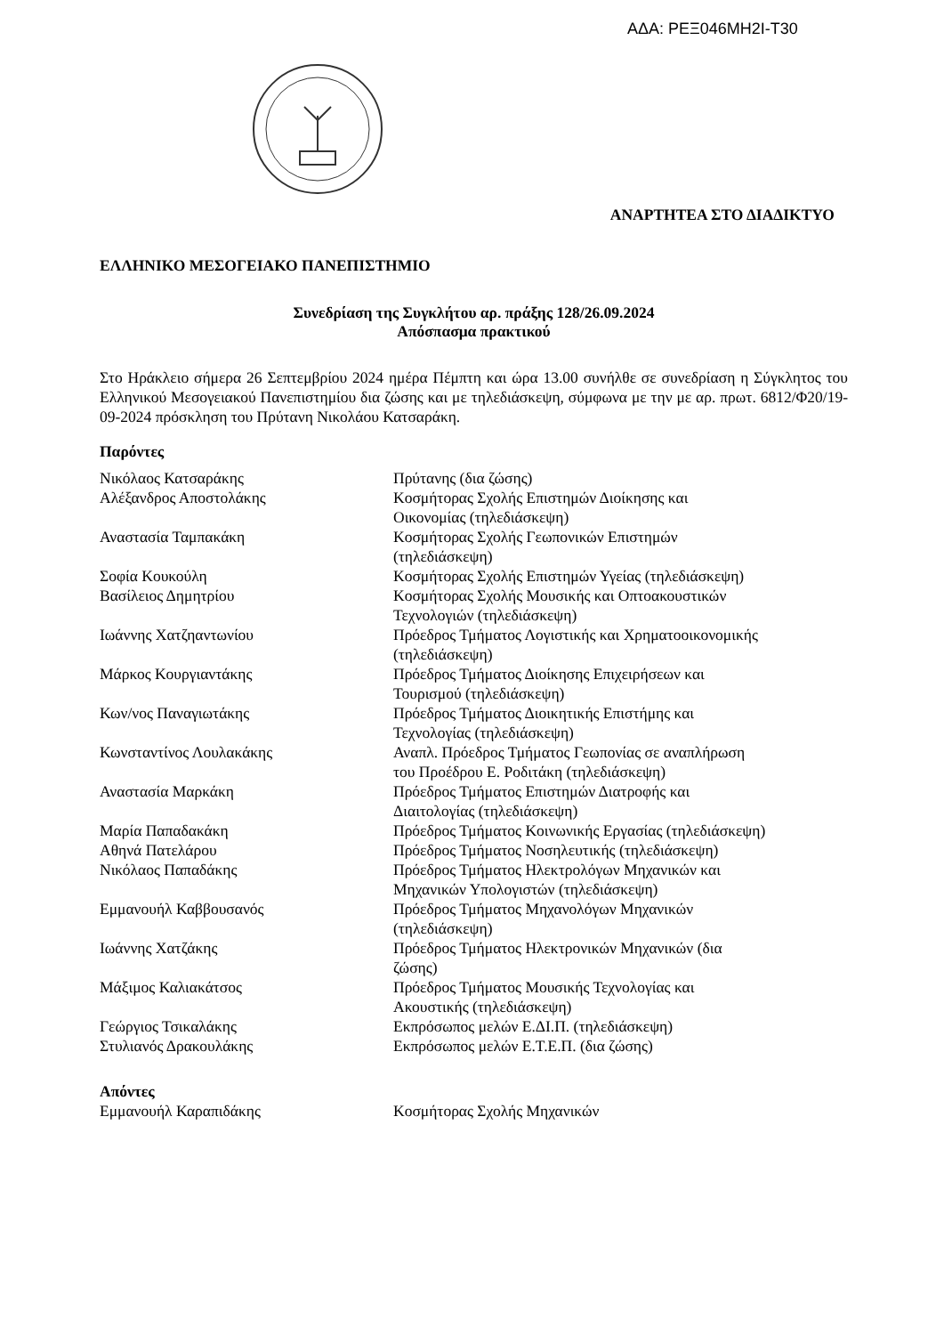ΑΔΑ: ΡΕΞ046ΜΗ2Ι-Τ30
ΑΝΑΡΤΗΤΕΑ ΣΤΟ ΔΙΑΔΙΚΤΥΟ
ΕΛΛΗΝΙΚΟ ΜΕΣΟΓΕΙΑΚΟ ΠΑΝΕΠΙΣΤΗΜΙΟ
Συνεδρίαση της Συγκλήτου αρ. πράξης 128/26.09.2024
Απόσπασμα πρακτικού
Στο Ηράκλειο σήμερα 26 Σεπτεμβρίου 2024 ημέρα Πέμπτη και ώρα 13.00 συνήλθε σε συνεδρίαση η Σύγκλητος του Ελληνικού Μεσογειακού Πανεπιστημίου δια ζώσης και με τηλεδιάσκεψη, σύμφωνα με την με αρ. πρωτ. 6812/Φ20/19-09-2024 πρόσκληση του Πρύτανη Νικολάου Κατσαράκη.
Παρόντες
| Νικόλαος Κατσαράκης | Πρύτανης (δια ζώσης) |
| Αλέξανδρος Αποστολάκης | Κοσμήτορας Σχολής Επιστημών Διοίκησης και Οικονομίας (τηλεδιάσκεψη) |
| Αναστασία Ταμπακάκη | Κοσμήτορας Σχολής Γεωπονικών Επιστημών (τηλεδιάσκεψη) |
| Σοφία Κουκούλη | Κοσμήτορας Σχολής Επιστημών Υγείας (τηλεδιάσκεψη) |
| Βασίλειος Δημητρίου | Κοσμήτορας Σχολής Μουσικής και Οπτοακουστικών Τεχνολογιών (τηλεδιάσκεψη) |
| Ιωάννης Χατζηαντωνίου | Πρόεδρος Τμήματος Λογιστικής και Χρηματοοικονομικής (τηλεδιάσκεψη) |
| Μάρκος Κουργιαντάκης | Πρόεδρος Τμήματος Διοίκησης Επιχειρήσεων και Τουρισμού (τηλεδιάσκεψη) |
| Κων/νος Παναγιωτάκης | Πρόεδρος Τμήματος Διοικητικής Επιστήμης και Τεχνολογίας (τηλεδιάσκεψη) |
| Κωνσταντίνος Λουλακάκης | Αναπλ. Πρόεδρος Τμήματος Γεωπονίας σε αναπλήρωση του Προέδρου Ε. Ροδιτάκη (τηλεδιάσκεψη) |
| Αναστασία Μαρκάκη | Πρόεδρος Τμήματος Επιστημών Διατροφής και Διαιτολογίας (τηλεδιάσκεψη) |
| Μαρία Παπαδακάκη | Πρόεδρος Τμήματος Κοινωνικής Εργασίας (τηλεδιάσκεψη) |
| Αθηνά Πατελάρου | Πρόεδρος Τμήματος Νοσηλευτικής (τηλεδιάσκεψη) |
| Νικόλαος Παπαδάκης | Πρόεδρος Τμήματος Ηλεκτρολόγων Μηχανικών και Μηχανικών Υπολογιστών (τηλεδιάσκεψη) |
| Εμμανουήλ Καββουσανός | Πρόεδρος Τμήματος Μηχανολόγων Μηχανικών (τηλεδιάσκεψη) |
| Ιωάννης Χατζάκης | Πρόεδρος Τμήματος Ηλεκτρονικών Μηχανικών (δια ζώσης) |
| Μάξιμος Καλιακάτσος | Πρόεδρος Τμήματος Μουσικής Τεχνολογίας και Ακουστικής (τηλεδιάσκεψη) |
| Γεώργιος Τσικαλάκης | Εκπρόσωπος μελών Ε.ΔΙ.Π. (τηλεδιάσκεψη) |
| Στυλιανός Δρακουλάκης | Εκπρόσωπος μελών Ε.Τ.Ε.Π. (δια ζώσης) |
Απόντες
| Εμμανουήλ Καραπιδάκης | Κοσμήτορας Σχολής Μηχανικών |